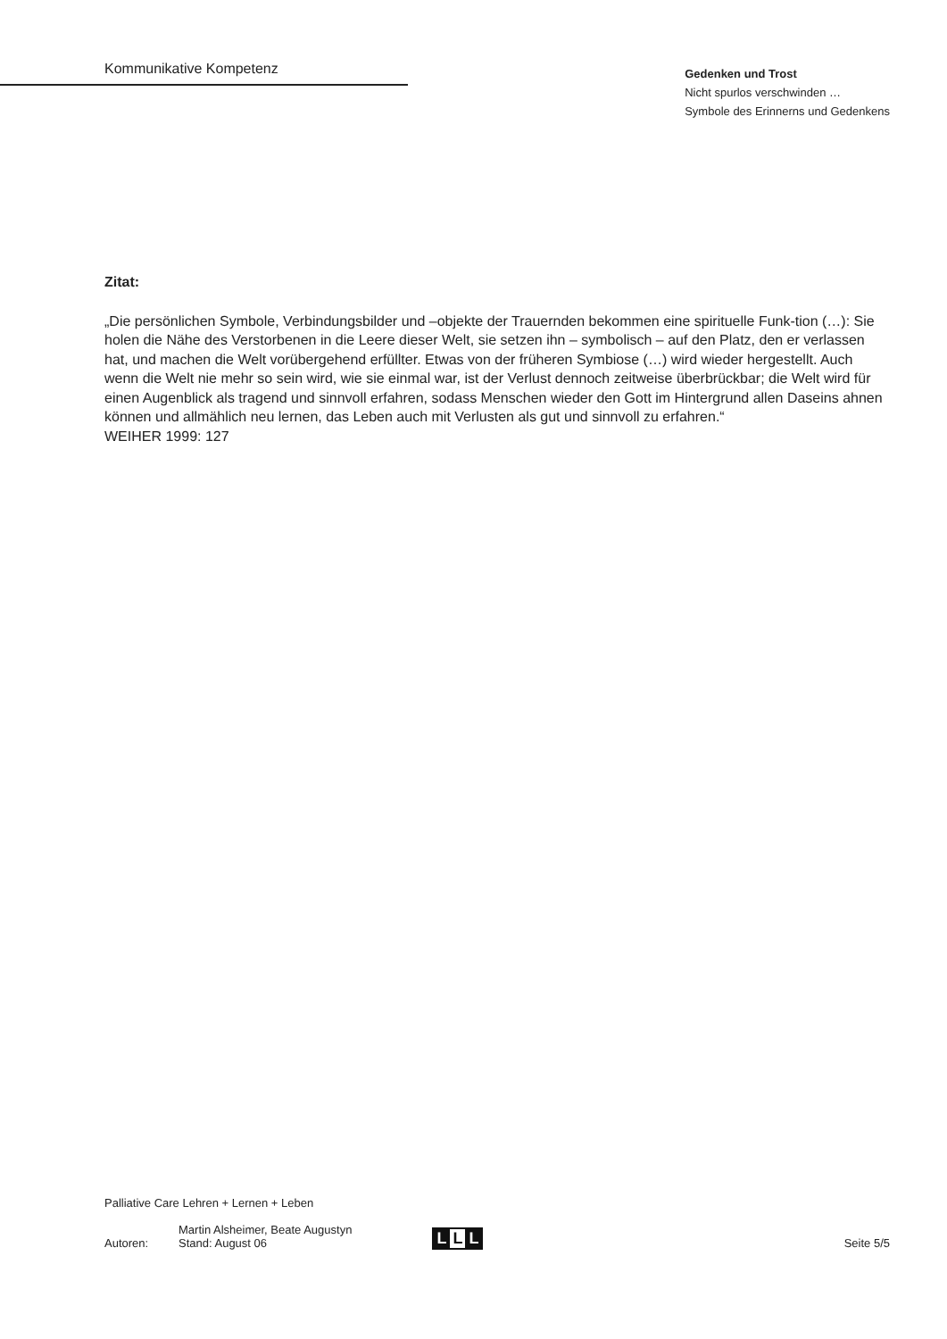Kommunikative Kompetenz
Gedenken und Trost
Nicht spurlos verschwinden …
Symbole des Erinnerns und Gedenkens
Zitat:
„Die persönlichen Symbole, Verbindungsbilder und –objekte der Trauernden bekommen eine spirituelle Funk-tion (…): Sie holen die Nähe des Verstorbenen in die Leere dieser Welt, sie setzen ihn – symbolisch – auf den Platz, den er verlassen hat, und machen die Welt vorübergehend erfüllter. Etwas von der früheren Symbiose (…) wird wieder hergestellt. Auch wenn die Welt nie mehr so sein wird, wie sie einmal war, ist der Verlust dennoch zeitweise überbrückbar; die Welt wird für einen Augenblick als tragend und sinnvoll erfahren, sodass Menschen wieder den Gott im Hintergrund allen Daseins ahnen können und allmählich neu lernen, das Leben auch mit Verlusten als gut und sinnvoll zu erfahren.“
WEIHER 1999: 127
Palliative Care Lehren + Lernen + Leben
Autoren:
Martin Alsheimer, Beate Augustyn
Stand: August 06
L L L
Seite 5/5